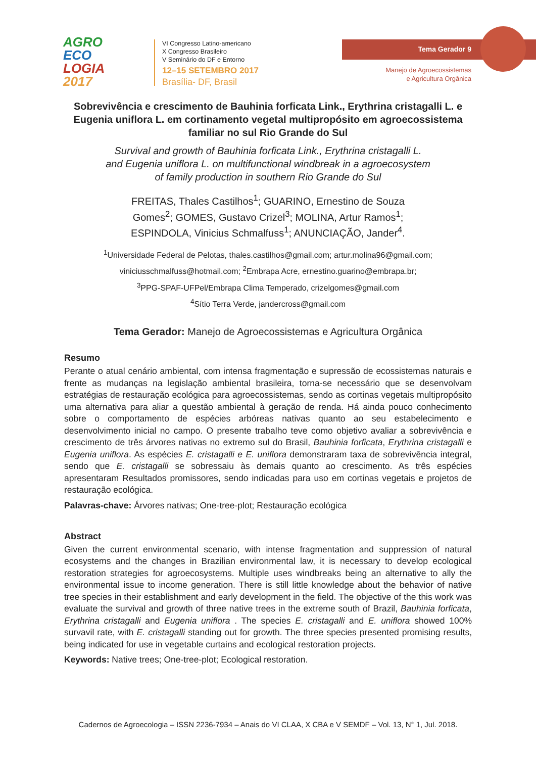AGRO
ECO
LOGIA
2017
VI Congresso Latino-americano
X Congresso Brasileiro
V Seminário do DF e Entorno
12–15 SETEMBRO 2017
Brasília- DF, Brasil
Tema Gerador 9
Manejo de Agroecossistemas
e Agricultura Orgânica
Sobrevivência e crescimento de Bauhinia forficata Link., Erythrina cristagalli L. e Eugenia uniflora L. em cortinamento vegetal multipropósito em agroecossistema familiar no sul Rio Grande do Sul
Survival and growth of Bauhinia forficata Link., Erythrina cristagalli L.
and Eugenia uniflora L. on multifunctional windbreak in a agroecosystem
of family production in southern Rio Grande do Sul
FREITAS, Thales Castilhos<sup>1</sup>; GUARINO, Ernestino de Souza
Gomes<sup>2</sup>; GOMES, Gustavo Crizel<sup>3</sup>; MOLINA, Artur Ramos<sup>1</sup>;
ESPINDOLA, Vinicius Schmalfuss<sup>1</sup>; ANUNCIAÇÃO, Jander<sup>4</sup>.
<sup>1</sup> Universidade Federal de Pelotas, thales.castilhos@gmail.com; artur.molina96@gmail.com;
viniciusschmalfuss@hotmail.com; <sup>2</sup>Embrapa Acre, ernestino.guarino@embrapa.br;
<sup>3</sup> PPG-SPAF-UFPel/Embrapa Clima Temperado, crizelgomes@gmail.com
<sup>4</sup> Sítio Terra Verde, jandercross@gmail.com
Tema Gerador: Manejo de Agroecossistemas e Agricultura Orgânica
Resumo
Perante o atual cenário ambiental, com intensa fragmentação e supressão de ecossistemas naturais e frente as mudanças na legislação ambiental brasileira, torna-se necessário que se desenvolvam estratégias de restauração ecológica para agroecossistemas, sendo as cortinas vegetais multipropósito uma alternativa para aliar a questão ambiental à geração de renda. Há ainda pouco conhecimento sobre o comportamento de espécies arbóreas nativas quanto ao seu estabelecimento e desenvolvimento inicial no campo. O presente trabalho teve como objetivo avaliar a sobrevivência e crescimento de três árvores nativas no extremo sul do Brasil, Bauhinia forficata, Erythrina cristagalli e Eugenia uniflora. As espécies E. cristagalli e E. uniflora demonstraram taxa de sobrevivência integral, sendo que E. cristagalli se sobressaiu às demais quanto ao crescimento. As três espécies apresentaram Resultados promissores, sendo indicadas para uso em cortinas vegetais e projetos de restauração ecológica.
Palavras-chave: Árvores nativas; One-tree-plot; Restauração ecológica
Abstract
Given the current environmental scenario, with intense fragmentation and suppression of natural ecosystems and the changes in Brazilian environmental law, it is necessary to develop ecological restoration strategies for agroecosystems. Multiple uses windbreaks being an alternative to ally the environmental issue to income generation. There is still little knowledge about the behavior of native tree species in their establishment and early development in the field. The objective of the this work was evaluate the survival and growth of three native trees in the extreme south of Brazil, Bauhinia forficata, Erythrina cristagalli and Eugenia uniflora . The species E. cristagalli and E. uniflora showed 100% survavil rate, with E. cristagalli standing out for growth. The three species presented promising results, being indicated for use in vegetable curtains and ecological restoration projects.
Keywords: Native trees; One-tree-plot; Ecological restoration.
Cadernos de Agroecologia – ISSN 2236-7934 – Anais do VI CLAA, X CBA e V SEMDF – Vol. 13, N° 1, Jul. 2018.